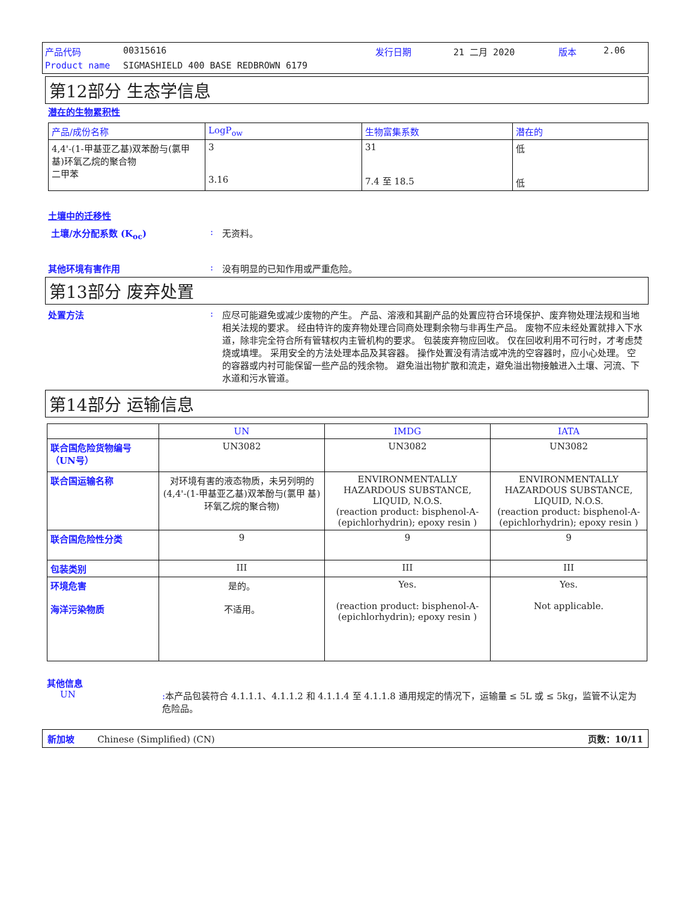产品代码 00315616 发行日期 21 二月 2020 版本 2.06 Product name SIGMASHIELD 400 BASE REDBROWN 6179
第12部分 生态学信息
潜在的生物累积性
| 产品/成份名称 | LogP<sub>ow</sub> | 生物富集系数 | 潜在的 |
| --- | --- | --- | --- |
| 4,4'-(1-甲基亚乙基)双苯酚与(氯甲 基)环氧乙烷的聚合物 二甲苯 | 3 3.16 | 31 7.4 至 18.5 | 低 低 |
土壤中的迁移性
土壤/水分配系数 (K<sub>oc</sub>): 无资料。
其他环境有害作用: 没有明显的已知作用或严重危险。
第13部分 废弃处置
处置方法: 应尽可能避免或减少废物的产生。 产品、溶液和其副产品的处置应符合环境保护、废弃物处理法规和当地相关法规的要求。 经由特许的废弃物处理合同商处理剩余物与非再生产品。 废物不应未经处置就排入下水道，除非完全符合所有管辖权内主管机构的要求。 包装废弃物应回收。 仅在回收利用不可行时，才考虑焚烧或填埋。 采用安全的方法处理本品及其容器。 操作处置没有清洁或冲洗的空容器时，应小心处理。 空的容器或内衬可能保留一些产品的残余物。 避免溢出物扩散和流走，避免溢出物接触进入土壤、河流、下水道和污水管道。
第14部分 运输信息
| | UN | IMDG | IATA |
| --- | --- | --- | --- |
| 联合国危险货物编号（UN号） | UN3082 | UN3082 | UN3082 |
| 联合国运输名称 | 对环境有害的液态物质，未另列明的 (4,4'-(1-甲基亚乙基)双苯酚与(氯甲 基)环氧乙烷的聚合物) | ENVIRONMENTALLY HAZARDOUS SUBSTANCE, LIQUID, N.O.S. (reaction product: bisphenol-A-(epichlorhydrin); epoxy resin ) | ENVIRONMENTALLY HAZARDOUS SUBSTANCE, LIQUID, N.O.S. (reaction product: bisphenol-A-(epichlorhydrin); epoxy resin ) |
| 联合国危险性分类 | 9 | 9 | 9 |
| 包装类别 | III | III | III |
| 环境危害 海洋污染物质 | 是的。 不适用。 | Yes. (reaction product: bisphenol-A-(epichlorhydrin); epoxy resin ) | Yes. Not applicable. |
其他信息
UN: 本产品包装符合 4.1.1.1、4.1.1.2 和 4.1.1.4 至 4.1.1.8 通用规定的情况下，运输量 ≤ 5L 或 ≤ 5kg，监管不认定为危险品。
新加坡 Chinese (Simplified) (CN) 页数：10/11